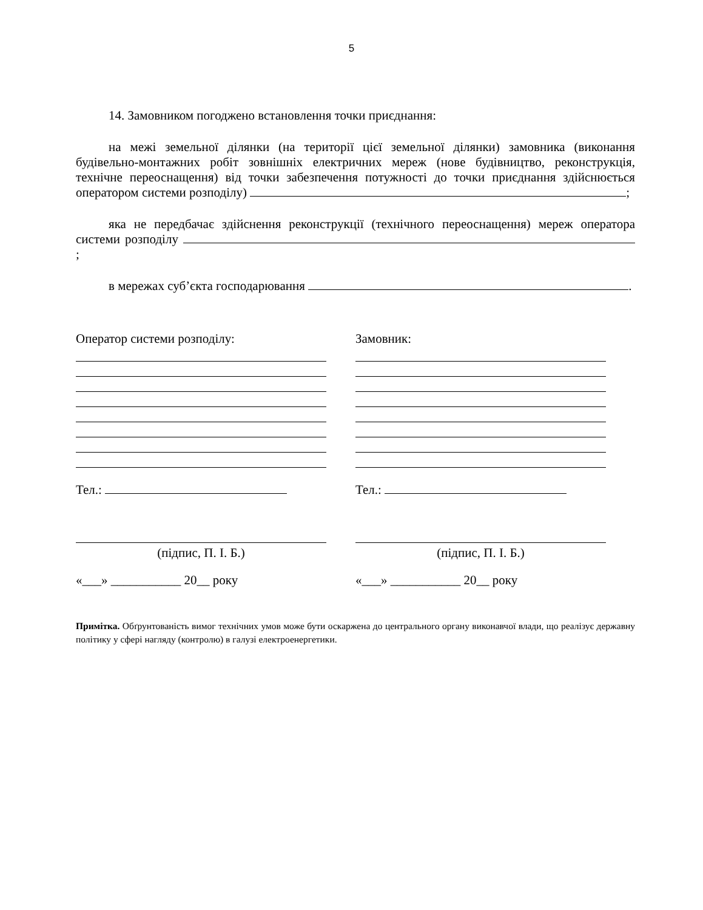5
14. Замовником погоджено встановлення точки приєднання:
на межі земельної ділянки (на території цієї земельної ділянки) замовника (виконання будівельно-монтажних робіт зовнішніх електричних мереж (нове будівництво, реконструкція, технічне переоснащення) від точки забезпечення потужності до точки приєднання здійснюється оператором системи розподілу) ;
яка не передбачає здійснення реконструкції (технічного переоснащення) мереж оператора системи розподілу ;
в мережах суб’єкта господарювання .
Оператор системи розподілу:
Тел.:
(підпис, П. І. Б.)
«___» ___________ 20__ року
Замовник:
Тел.:
(підпис, П. І. Б.)
«___» ___________ 20__ року
Примітка. Обґрунтованість вимог технічних умов може бути оскаржена до центрального органу виконавчої влади, що реалізує державну політику у сфері нагляду (контролю) в галузі електроенергетики.